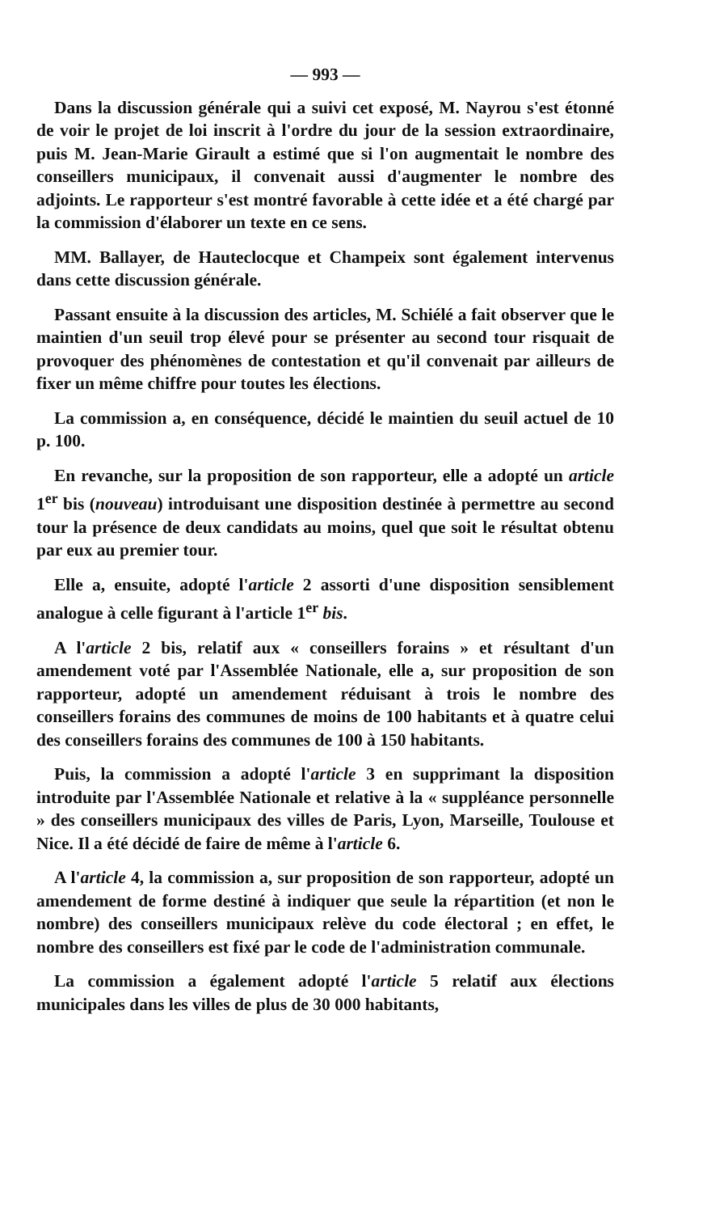— 993 —
Dans la discussion générale qui a suivi cet exposé, M. Nayrou s'est étonné de voir le projet de loi inscrit à l'ordre du jour de la session extraordinaire, puis M. Jean-Marie Girault a estimé que si l'on augmentait le nombre des conseillers municipaux, il convenait aussi d'augmenter le nombre des adjoints. Le rapporteur s'est montré favorable à cette idée et a été chargé par la commission d'élaborer un texte en ce sens.
MM. Ballayer, de Hauteclocque et Champeix sont également intervenus dans cette discussion générale.
Passant ensuite à la discussion des articles, M. Schiélé a fait observer que le maintien d'un seuil trop élevé pour se présenter au second tour risquait de provoquer des phénomènes de contestation et qu'il convenait par ailleurs de fixer un même chiffre pour toutes les élections.
La commission a, en conséquence, décidé le maintien du seuil actuel de 10 p. 100.
En revanche, sur la proposition de son rapporteur, elle a adopté un article 1<sup>er</sup> bis (nouveau) introduisant une disposition destinée à permettre au second tour la présence de deux candidats au moins, quel que soit le résultat obtenu par eux au premier tour.
Elle a, ensuite, adopté l'article 2 assorti d'une disposition sensiblement analogue à celle figurant à l'article 1<sup>er</sup> bis.
A l'article 2 bis, relatif aux « conseillers forains » et résultant d'un amendement voté par l'Assemblée Nationale, elle a, sur proposition de son rapporteur, adopté un amendement réduisant à trois le nombre des conseillers forains des communes de moins de 100 habitants et à quatre celui des conseillers forains des communes de 100 à 150 habitants.
Puis, la commission a adopté l'article 3 en supprimant la disposition introduite par l'Assemblée Nationale et relative à la « suppléance personnelle » des conseillers municipaux des villes de Paris, Lyon, Marseille, Toulouse et Nice. Il a été décidé de faire de même à l'article 6.
A l'article 4, la commission a, sur proposition de son rapporteur, adopté un amendement de forme destiné à indiquer que seule la répartition (et non le nombre) des conseillers municipaux relève du code électoral ; en effet, le nombre des conseillers est fixé par le code de l'administration communale.
La commission a également adopté l'article 5 relatif aux élections municipales dans les villes de plus de 30 000 habitants,